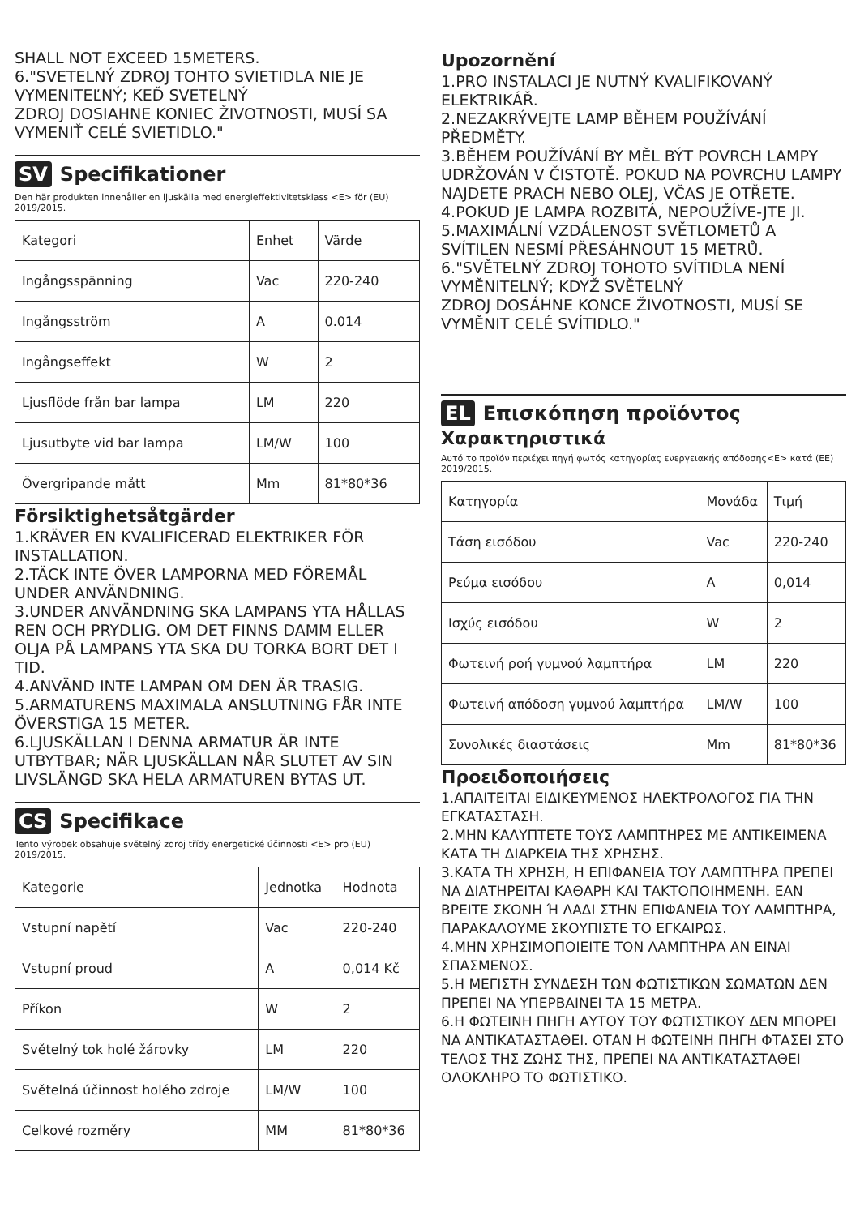SHALL NOT EXCEED 15METERS.
6."SVETELNÝ ZDROJ TOHTO SVIETIDLA NIE JE VYMENITEĽNÝ; KEĎ SVETELNÝ
ZDROJ DOSIAHNE KONIEC ŽIVOTNOSTI, MUSÍ SA VYMENIŤ CELÉ SVIETIDLO."
SV Specifikationer
Den här produkten innehåller en ljuskälla med energieffektivitetsklass <E> för (EU) 2019/2015.
| Kategori | Enhet | Värde |
| Ingångsspänning | Vac | 220-240 |
| Ingångsström | A | 0.014 |
| Ingångseffekt | W | 2 |
| Ljusflöde från bar lampa | LM | 220 |
| Ljusutbyte vid bar lampa | LM/W | 100 |
| Övergripande mått | Mm | 81*80*36 |
Försiktighetsåtgärder
1.KRÄVER EN KVALIFICERAD ELEKTRIKER FÖR INSTALLATION.
2.TÄCK INTE ÖVER LAMPORNA MED FÖREMÅL UNDER ANVÄNDNING.
3.UNDER ANVÄNDNING SKA LAMPANS YTA HÅLLAS REN OCH PRYDLIG. OM DET FINNS DAMM ELLER OLJA PÅ LAMPANS YTA SKA DU TORKA BORT DET I TID.
4.ANVÄND INTE LAMPAN OM DEN ÄR TRASIG.
5.ARMATURENS MAXIMALA ANSLUTNING FÅR INTE ÖVERSTIGA 15 METER.
6.LJUSKÄLLAN I DENNA ARMATUR ÄR INTE UTBYTBAR; NÄR LJUSKÄLLAN NÅR SLUTET AV SIN LIVSLÄNGD SKA HELA ARMATUREN BYTAS UT.
CS Specifikace
Tento výrobek obsahuje světelný zdroj třídy energetické účinnosti <E> pro (EU) 2019/2015.
| Kategorie | Jednotka | Hodnota |
| Vstupní napětí | Vac | 220-240 |
| Vstupní proud | A | 0,014 Kč |
| Příkon | W | 2 |
| Světelný tok holé žárovky | LM | 220 |
| Světelná účinnost holého zdroje | LM/W | 100 |
| Celkové rozměry | MM | 81*80*36 |
Upozornění
1.PRO INSTALACI JE NUTNÝ KVALIFIKOVANÝ ELEKTRIKÁŘ.
2.NEZAKRÝVEJTE LAMP BĚHEM POUŽÍVÁNÍ PŘEDMĚTY.
3.BĚHEM POUŽÍVÁNÍ BY MĚL BÝT POVRCH LAMPY UDRŽOVÁN V ČISTOTĚ. POKUD NA POVRCHU LAMPY NAJDETE PRACH NEBO OLEJ, VČAS JE OTŘETE.
4.POKUD JE LAMPA ROZBITÁ, NEPOUŽÍVE-JTE JI.
5.MAXIMÁLNÍ VZDÁLENOST SVĚTLOMETŮ A SVÍTILEN NESMÍ PŘESÁHNOUT 15 METRŮ.
6."SVĚTELNÝ ZDROJ TOHOTO SVÍTIDLA NENÍ VYMĚNITELNÝ; KDYŽ SVĚTELNÝ
ZDROJ DOSÁHNE KONCE ŽIVOTNOSTI, MUSÍ SE VYMĚNIT CELÉ SVÍTIDLO."
EL Επισκόπηση προϊόντος
Χαρακτηριστικά
Αυτό το προϊόν περιέχει πηγή φωτός κατηγορίας ενεργειακής απόδοσης<E> κατά (ΕΕ) 2019/2015.
| Κατηγορία | Μονάδα | Τιμή |
| Τάση εισόδου | Vac | 220-240 |
| Ρεύμα εισόδου | A | 0,014 |
| Ισχύς εισόδου | W | 2 |
| Φωτεινή ροή γυμνού λαμπτήρα | LM | 220 |
| Φωτεινή απόδοση γυμνού λαμπτήρα | LM/W | 100 |
| Συνολικές διαστάσεις | Mm | 81*80*36 |
Προειδοποιήσεις
1.ΑΠΑΙΤΕΙΤΑΙ ΕΙΔΙΚΕΥΜΕΝΟΣ ΗΛΕΚΤΡΟΛΟΓΟΣ ΓΙΑ ΤΗΝ ΕΓΚΑΤΑΣΤΑΣΗ.
2.ΜΗΝ ΚΑΛΥΠΤΕΤΕ ΤΟΥΣ ΛΑΜΠΤΗΡΕΣ ΜΕ ΑΝΤΙΚΕΙΜΕΝΑ ΚΑΤΑ ΤΗ ΔΙΑΡΚΕΙΑ ΤΗΣ ΧΡΗΣΗΣ.
3.ΚΑΤΑ ΤΗ ΧΡΗΣΗ, Η ΕΠΙΦΑΝΕΙΑ ΤΟΥ ΛΑΜΠΤΗΡΑ ΠΡΕΠΕΙ ΝΑ ΔΙΑΤΗΡΕΙΤΑΙ ΚΑΘΑΡΗ ΚΑΙ ΤΑΚΤΟΠΟΙΗΜΕΝΗ. ΕΑΝ ΒΡΕΙΤΕ ΣΚΟΝΗ Ή ΛΑΔΙ ΣΤΗΝ ΕΠΙΦΑΝΕΙΑ ΤΟΥ ΛΑΜΠΤΗΡΑ, ΠΑΡΑΚΑΛΟΥΜΕ ΣΚΟΥΠΙΣΤΕ ΤΟ ΕΓΚΑΙΡΩΣ.
4.ΜΗΝ ΧΡΗΣΙΜΟΠΟΙΕΙΤΕ ΤΟΝ ΛΑΜΠΤΗΡΑ ΑΝ ΕΙΝΑΙ ΣΠΑΣΜΕΝΟΣ.
5.Η ΜΕΓΙΣΤΗ ΣΥΝΔΕΣΗ ΤΩΝ ΦΩΤΙΣΤΙΚΩΝ ΣΩΜΑΤΩΝ ΔΕΝ ΠΡΕΠΕΙ ΝΑ ΥΠΕΡΒΑΙΝΕΙ ΤΑ 15 ΜΕΤΡΑ.
6.Η ΦΩΤΕΙΝΗ ΠΗΓΗ ΑΥΤΟΥ ΤΟΥ ΦΩΤΙΣΤΙΚΟΥ ΔΕΝ ΜΠΟΡΕΙ ΝΑ ΑΝΤΙΚΑΤΑΣΤΑΘΕΙ. ΟΤΑΝ Η ΦΩΤΕΙΝΗ ΠΗΓΗ ΦΤΑΣΕΙ ΣΤΟ ΤΕΛΟΣ ΤΗΣ ΖΩΗΣ ΤΗΣ, ΠΡΕΠΕΙ ΝΑ ΑΝΤΙΚΑΤΑΣΤΑΘΕΙ ΟΛΟΚΛΗΡΟ ΤΟ ΦΩΤΙΣΤΙΚΟ.